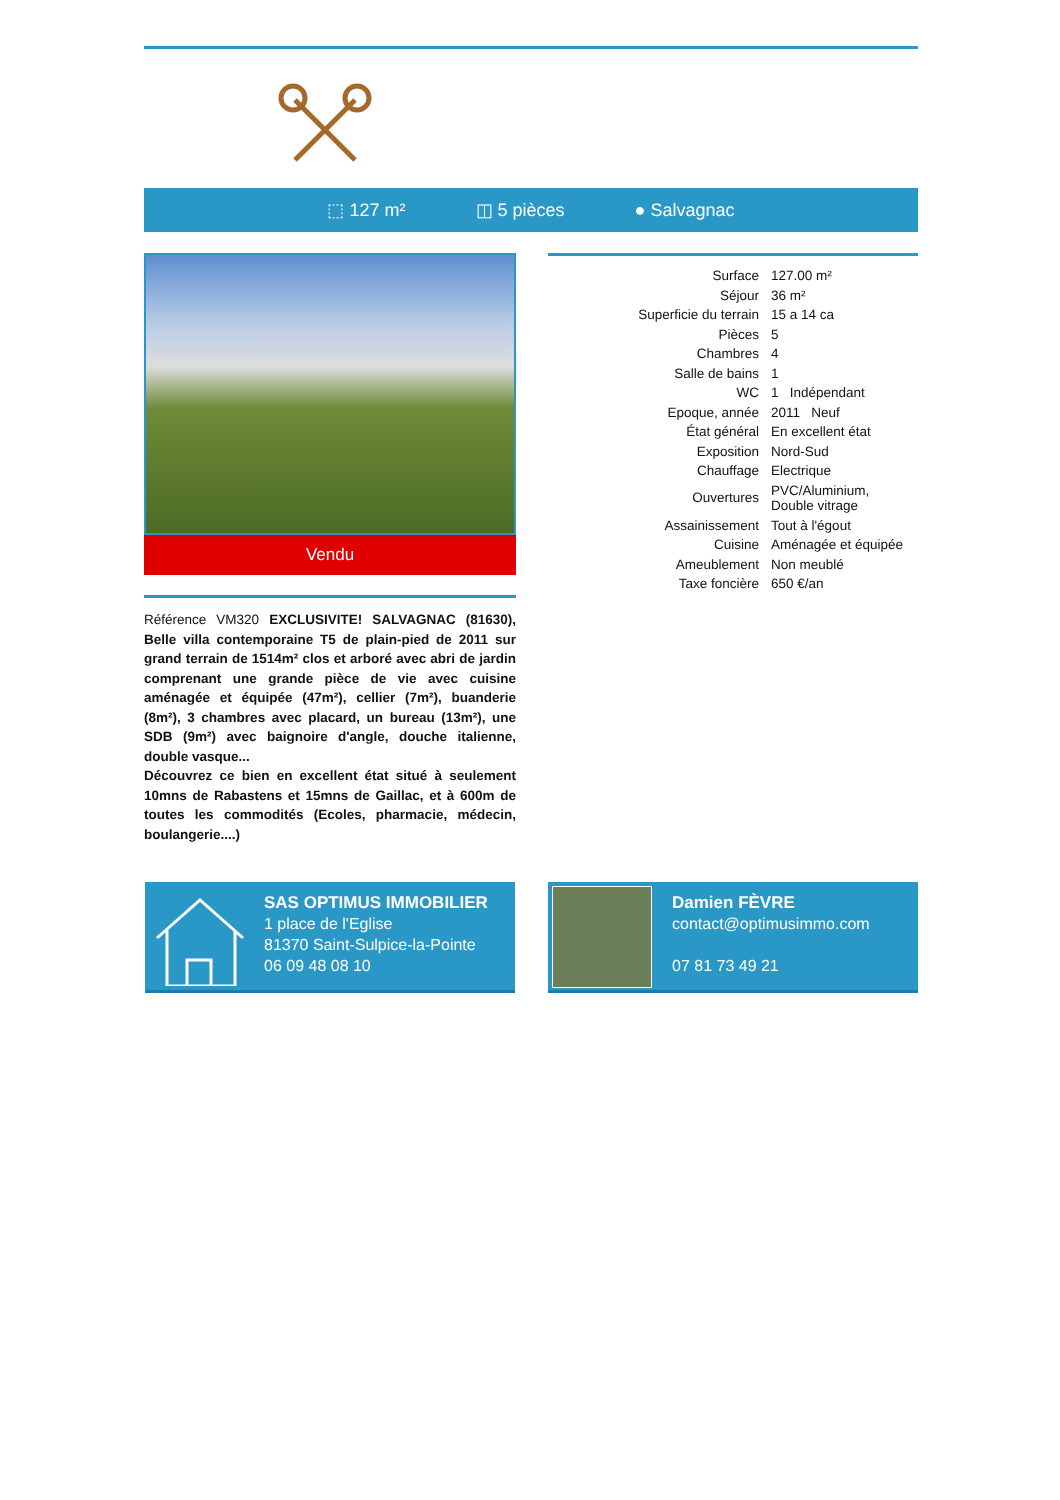⬚ 127 m² ◫ 5 pièces ● Salvagnac
Vendu
Référence VM320 EXCLUSIVITE! SALVAGNAC (81630), Belle villa contemporaine T5 de plain-pied de 2011 sur grand terrain de 1514m² clos et arboré avec abri de jardin comprenant une grande pièce de vie avec cuisine aménagée et équipée (47m²), cellier (7m²), buanderie (8m²), 3 chambres avec placard, un bureau (13m²), une SDB (9m²) avec baignoire d'angle, douche italienne, double vasque...
Découvrez ce bien en excellent état situé à seulement 10mns de Rabastens et 15mns de Gaillac, et à 600m de toutes les commodités (Ecoles, pharmacie, médecin, boulangerie....)
| Surface | 127.00 m² |
| Séjour | 36 m² |
| Superficie du terrain | 15 a 14 ca |
| Pièces | 5 |
| Chambres | 4 |
| Salle de bains | 1 |
| WC | 1 Indépendant |
| Epoque, année | 2011 Neuf |
| État général | En excellent état |
| Exposition | Nord-Sud |
| Chauffage | Electrique |
| Ouvertures | PVC/Aluminium, Double vitrage |
| Assainissement | Tout à l'égout |
| Cuisine | Aménagée et équipée |
| Ameublement | Non meublé |
| Taxe foncière | 650 €/an |
SAS OPTIMUS IMMOBILIER
1 place de l'Eglise
81370 Saint-Sulpice-la-Pointe
06 09 48 08 10
Damien FÈVRE
contact@optimusimmo.com
07 81 73 49 21